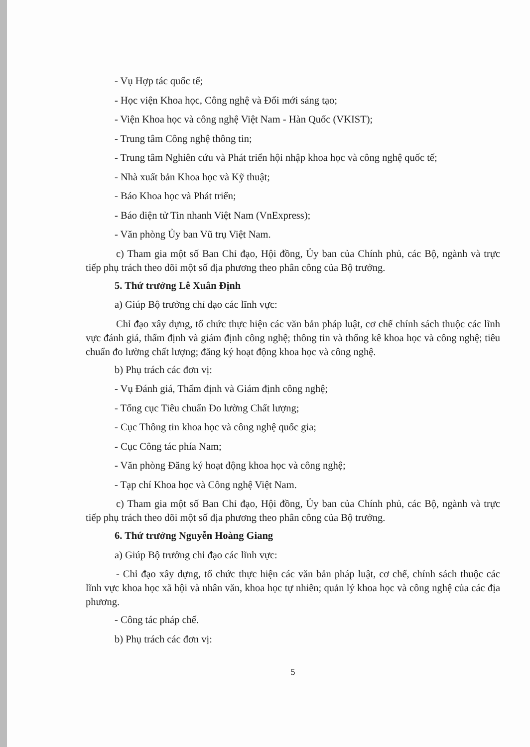- Vụ Hợp tác quốc tế;
- Học viện Khoa học, Công nghệ và Đổi mới sáng tạo;
- Viện Khoa học và công nghệ Việt Nam - Hàn Quốc (VKIST);
- Trung tâm Công nghệ thông tin;
- Trung tâm Nghiên cứu và Phát triển hội nhập khoa học và công nghệ quốc tế;
- Nhà xuất bản Khoa học và Kỹ thuật;
- Báo Khoa học và Phát triển;
- Báo điện tử Tin nhanh Việt Nam (VnExpress);
- Văn phòng Ủy ban Vũ trụ Việt Nam.
c) Tham gia một số Ban Chỉ đạo, Hội đồng, Ủy ban của Chính phủ, các Bộ, ngành và trực tiếp phụ trách theo dõi một số địa phương theo phân công của Bộ trưởng.
5. Thứ trưởng Lê Xuân Định
a) Giúp Bộ trưởng chỉ đạo các lĩnh vực:
Chỉ đạo xây dựng, tổ chức thực hiện các văn bản pháp luật, cơ chế chính sách thuộc các lĩnh vực đánh giá, thẩm định và giám định công nghệ; thông tin và thống kê khoa học và công nghệ; tiêu chuẩn đo lường chất lượng; đăng ký hoạt động khoa học và công nghệ.
b) Phụ trách các đơn vị:
- Vụ Đánh giá, Thẩm định và Giám định công nghệ;
- Tổng cục Tiêu chuẩn Đo lường Chất lượng;
- Cục Thông tin khoa học và công nghệ quốc gia;
- Cục Công tác phía Nam;
- Văn phòng Đăng ký hoạt động khoa học và công nghệ;
- Tạp chí Khoa học và Công nghệ Việt Nam.
c) Tham gia một số Ban Chỉ đạo, Hội đồng, Ủy ban của Chính phủ, các Bộ, ngành và trực tiếp phụ trách theo dõi một số địa phương theo phân công của Bộ trưởng.
6. Thứ trưởng Nguyễn Hoàng Giang
a) Giúp Bộ trưởng chỉ đạo các lĩnh vực:
- Chỉ đạo xây dựng, tổ chức thực hiện các văn bản pháp luật, cơ chế, chính sách thuộc các lĩnh vực khoa học xã hội và nhân văn, khoa học tự nhiên; quản lý khoa học và công nghệ của các địa phương.
- Công tác pháp chế.
b) Phụ trách các đơn vị:
5